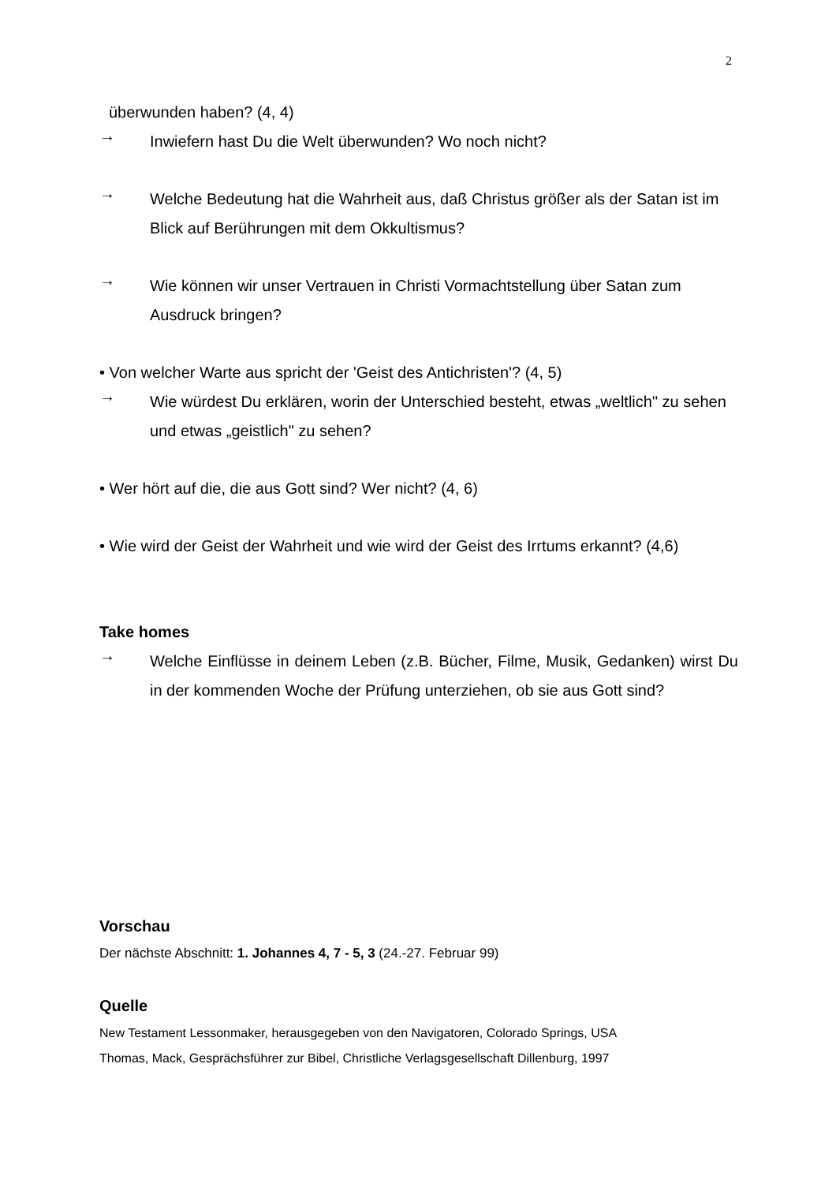2
überwunden haben? (4, 4)
→
Inwiefern hast Du die Welt überwunden? Wo noch nicht?
→
Welche Bedeutung hat die Wahrheit aus, daß Christus größer als der Satan ist im Blick auf Berührungen mit dem Okkultismus?
→
Wie können wir unser Vertrauen in Christi Vormachtstellung über Satan zum Ausdruck bringen?
• Von welcher Warte aus spricht der 'Geist des Antichristen'? (4, 5)
→
Wie würdest Du erklären, worin der Unterschied besteht, etwas „weltlich" zu sehen und etwas „geistlich" zu sehen?
• Wer hört auf die, die aus Gott sind? Wer nicht? (4, 6)
• Wie wird der Geist der Wahrheit und wie wird der Geist des Irrtums erkannt? (4,6)
Take homes
→
Welche Einflüsse in deinem Leben (z.B. Bücher, Filme, Musik, Gedanken) wirst Du in der kommenden Woche der Prüfung unterziehen, ob sie aus Gott sind?
Vorschau
Der nächste Abschnitt: 1. Johannes 4, 7 - 5, 3 (24.-27. Februar 99)
Quelle
New Testament Lessonmaker, herausgegeben von den Navigatoren, Colorado Springs, USA
Thomas, Mack, Gesprächsführer zur Bibel, Christliche Verlagsgesellschaft Dillenburg, 1997